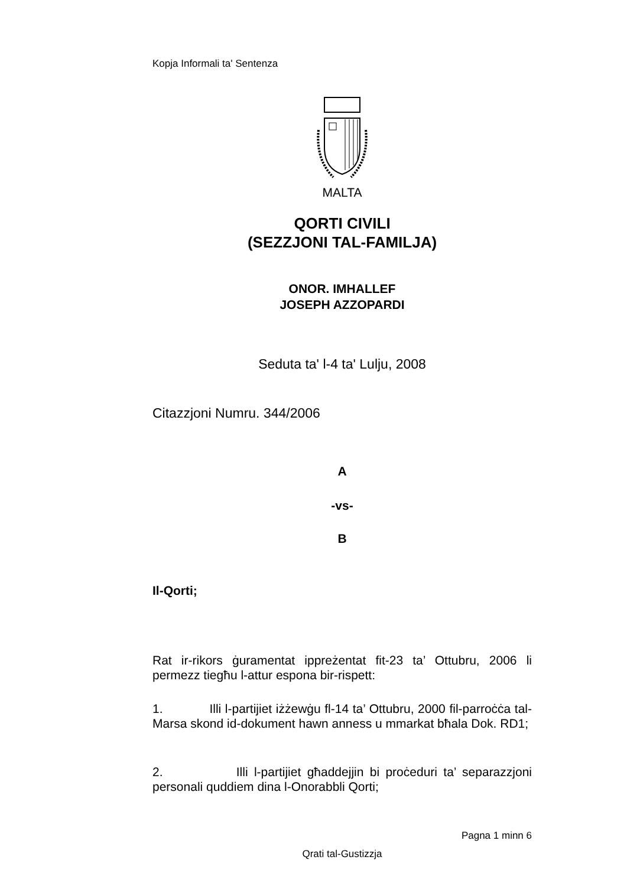Kopja Informali ta' Sentenza
MALTA
QORTI CIVILI
(SEZZJONI TAL-FAMILJA)
ONOR. IMHALLEF
JOSEPH AZZOPARDI
Seduta ta' l-4 ta' Lulju, 2008
Citazzjoni Numru. 344/2006
A
-vs-
B
Il-Qorti;
Rat ir-rikors ġuramentat ippreżentat fit-23 ta’ Ottubru, 2006 li permezz tiegħu l-attur espona bir-rispett:
1. Illi l-partijiet iżżewġu fl-14 ta’ Ottubru, 2000 fil-parroċċa tal-Marsa skond id-dokument hawn anness u mmarkat bħala Dok. RD1;
2. Illi l-partijiet għaddejjin bi proċeduri ta’ separazzjoni personali quddiem dina l-Onorabbli Qorti;
Pagna 1 minn 6
Qrati tal-Gustizzja